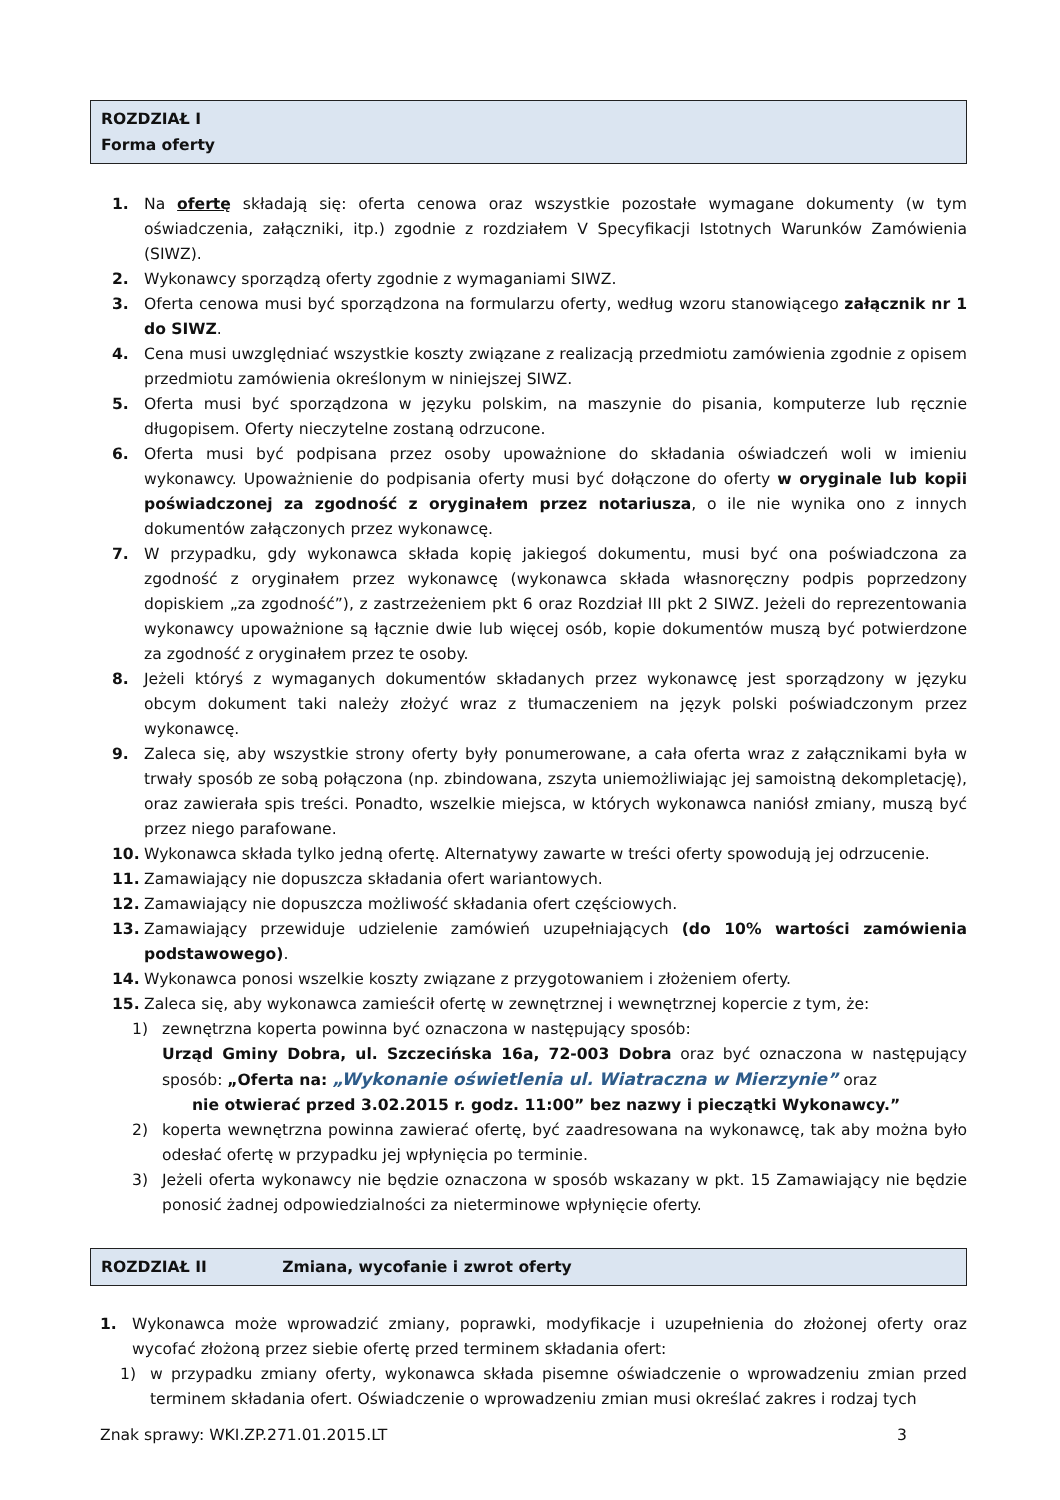ROZDZIAŁ I
Forma oferty
1. Na ofertę składają się: oferta cenowa oraz wszystkie pozostałe wymagane dokumenty (w tym oświadczenia, załączniki, itp.) zgodnie z rozdziałem V Specyfikacji Istotnych Warunków Zamówienia (SIWZ).
2. Wykonawcy sporządzą oferty zgodnie z wymaganiami SIWZ.
3. Oferta cenowa musi być sporządzona na formularzu oferty, według wzoru stanowiącego załącznik nr 1 do SIWZ.
4. Cena musi uwzględniać wszystkie koszty związane z realizacją przedmiotu zamówienia zgodnie z opisem przedmiotu zamówienia określonym w niniejszej SIWZ.
5. Oferta musi być sporządzona w języku polskim, na maszynie do pisania, komputerze lub ręcznie długopisem. Oferty nieczytelne zostaną odrzucone.
6. Oferta musi być podpisana przez osoby upoważnione do składania oświadczeń woli w imieniu wykonawcy. Upoważnienie do podpisania oferty musi być dołączone do oferty w oryginale lub kopii poświadczonej za zgodność z oryginałem przez notariusza, o ile nie wynika ono z innych dokumentów załączonych przez wykonawcę.
7. W przypadku, gdy wykonawca składa kopię jakiegoś dokumentu, musi być ona poświadczona za zgodność z oryginałem przez wykonawcę (wykonawca składa własnoręczny podpis poprzedzony dopiskiem „za zgodność”), z zastrzeżeniem pkt 6 oraz Rozdział III pkt 2 SIWZ. Jeżeli do reprezentowania wykonawcy upoważnione są łącznie dwie lub więcej osób, kopie dokumentów muszą być potwierdzone za zgodność z oryginałem przez te osoby.
8. Jeżeli któryś z wymaganych dokumentów składanych przez wykonawcę jest sporządzony w języku obcym dokument taki należy złożyć wraz z tłumaczeniem na język polski poświadczonym przez wykonawcę.
9. Zaleca się, aby wszystkie strony oferty były ponumerowane, a cała oferta wraz z załącznikami była w trwały sposób ze sobą połączona (np. zbindowana, zszyta uniemożliwiając jej samoistną dekompletację), oraz zawierała spis treści. Ponadto, wszelkie miejsca, w których wykonawca naniósł zmiany, muszą być przez niego parafowane.
10. Wykonawca składa tylko jedną ofertę. Alternatywy zawarte w treści oferty spowodują jej odrzucenie.
11. Zamawiający nie dopuszcza składania ofert wariantowych.
12. Zamawiający nie dopuszcza możliwość składania ofert częściowych.
13. Zamawiający przewiduje udzielenie zamówień uzupełniających (do 10% wartości zamówienia podstawowego).
14. Wykonawca ponosi wszelkie koszty związane z przygotowaniem i złożeniem oferty.
15. Zaleca się, aby wykonawca zamieścił ofertę w zewnętrznej i wewnętrznej kopercie z tym, że:
1) zewnętrzna koperta powinna być oznaczona w następujący sposób:
Urząd Gminy Dobra, ul. Szczecińska 16a, 72-003 Dobra oraz być oznaczona w następujący sposób: „Oferta na: „Wykonanie oświetlenia ul. Wiatraczna w Mierzynie” oraz
nie otwierać przed 3.02.2015 r. godz. 11:00” bez nazwy i pieczątki Wykonawcy.”
2) koperta wewnętrzna powinna zawierać ofertę, być zaadresowana na wykonawcę, tak aby można było odesłać ofertę w przypadku jej wpłynięcia po terminie.
3) Jeżeli oferta wykonawcy nie będzie oznaczona w sposób wskazany w pkt. 15 Zamawiający nie będzie ponosić żadnej odpowiedzialności za nieterminowe wpłynięcie oferty.
ROZDZIAŁ II Zmiana, wycofanie i zwrot oferty
1. Wykonawca może wprowadzić zmiany, poprawki, modyfikacje i uzupełnienia do złożonej oferty oraz wycofać złożoną przez siebie ofertę przed terminem składania ofert:
1) w przypadku zmiany oferty, wykonawca składa pisemne oświadczenie o wprowadzeniu zmian przed terminem składania ofert. Oświadczenie o wprowadzeniu zmian musi określać zakres i rodzaj tych
Znak sprawy: WKI.ZP.271.01.2015.LT 3